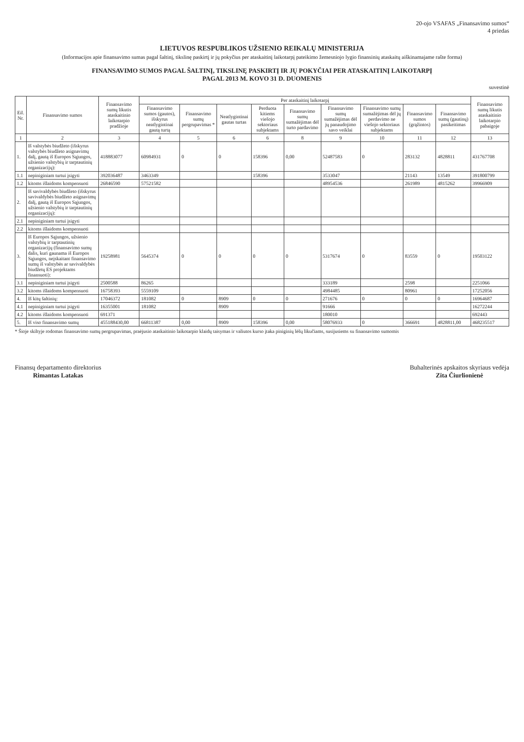20-ojo VSAFAS „Finansavimo sumos“
4 priedas
LIETUVOS RESPUBLIKOS UŽSIENIO REIKALŲ MINISTERIJA
(Informacijos apie finansavimo sumas pagal šaltinį, tikslinę paskirtį ir jų pokyčius per ataskaitinį laikotarpį pateikimo žemesniojo lygio finansinių ataskaitų aiškinamajame rašte forma)
FINANSAVIMO SUMOS PAGAL ŠALTINĮ, TIKSLINĘ PASKIRTĮ IR JŲ POKYČIAI PER ATASKAITINĮ LAIKOTARPĮ
PAGAL 2013 M. KOVO 31 D. DUOMENIS
suvestinė
| Eil. Nr. | Finansavimo sumos | Finansavimo sumų likutis ataskaitinio laikotarpio pradžioje | Per ataskaitinį laikotarpį | | | | | | | | | Finansavimo sumų likutis ataskaitinio laikotarpio pabaigoje |
| --- | --- | --- | --- | --- | --- | --- | --- | --- | --- | --- | --- | --- |
| | | | Finansavimo sumos (gautos), išskyrus neatlygintinai gautą turtą | Finansavimo sumų pergrupavimas * | Neatlygintinai gautas turtas | Perduota kitiems viešojo sektoriaus subjektams | Finansavimo sumų sumažėjimas dėl turto pardavimo | Finansavimo sumų sumažėjimas dėl jų panaudojimo savo veiklai | Finansavimo sumų sumažėjimas dėl jų perdavimo ne viešojo sektoriaus subjektams | Finansavimo sumos (grąžintos) | Finansavimo sumų (gautinų) pasikeitimas | |
| 1 | 2 | 3 | 4 | 5 | 6 | 6 | 8 | 9 | 10 | 11 | 12 | 13 |
| 1. | Iš valstybės biudžeto (išskyrus valstybės biudžeto asignavimų dalį, gautą iš Europos Sąjungos, užsienio valstybių ir tarptautinių organizacijų): | 418883077 | 60984931 | 0 | 0 | 158396 | 0,00 | 52487583 | 0 | 283132 | 4828811 | 431767708 |
| 1.1 | nepiniginiam turtui įsigyti | 392036487 | 3463349 | | | 158396 | | 3533047 | | 21143 | 13549 | 391800799 |
| 1.2 | kitoms išlaidoms kompensuoti | 26846590 | 57521582 | | | | | 48954536 | | 261989 | 4815262 | 39966909 |
| 2. | Iš savivaldybės biudžeto (išskyrus savivaldybės biudžeto asignavimų dalį, gautą iš Europos Sąjungos, užsienio valstybių ir tarptautinių organizacijų): | | | | | | | | | | | |
| 2.1 | nepiniginiam turtui įsigyti | | | | | | | | | | | |
| 2.2 | kitoms išlaidoms kompensuoti | | | | | | | | | | | |
| 3. | Iš Europos Sąjungos, užsienio valstybių ir tarptautinių organizacijų (finansavimo sumų dalis, kuri gaunama iš Europos Sąjungos, neįskaitant finansavimo sumų iš valstybės ar savivaldybės biudžetų ES projektams finansuoti): | 19258981 | 5645374 | 0 | 0 | 0 | 0 | 5317674 | 0 | 83559 | 0 | 19503122 |
| 3.1 | nepiniginiam turtui įsigyti | 2500588 | 86265 | | | | | 333189 | | 2598 | | 2251066 |
| 3.2 | kitoms išlaidoms kompensuoti | 16758393 | 5559109 | | | | | 4984485 | | 80961 | | 17252056 |
| 4. | Iš kitų šaltinių: | 17046372 | 181082 | 0 | 8909 | 0 | 0 | 271676 | 0 | 0 | 0 | 16964687 |
| 4.1 | nepiniginiam turtui įsigyti | 16355001 | 181082 | | 8909 | | | 91666 | | | | 16272244 |
| 4.2 | kitoms išlaidoms kompensuoti | 691371 | | | | | | 180010 | | | | 692443 |
| 5. | Iš viso finansavimo sumų | 455188430,00 | 66811387 | 0,00 | 8909 | 158396 | 0,00 | 58076933 | 0 | 366691 | 4828811,00 | 468235517 |
* Šioje skiltyje rodomas finansavimo sumų pergrupavimas, praėjusio ataskaitinio laikotarpio klaidų taisymas ir valiutos kurso įtaka piniginių lėšų likučiams, susijusiems su finansavimo sumomis
Finansų departamento direktorius
Rimantas Latakas
Buhalterinės apskaitos skyriaus vedėja
Zita Čiurlionienė